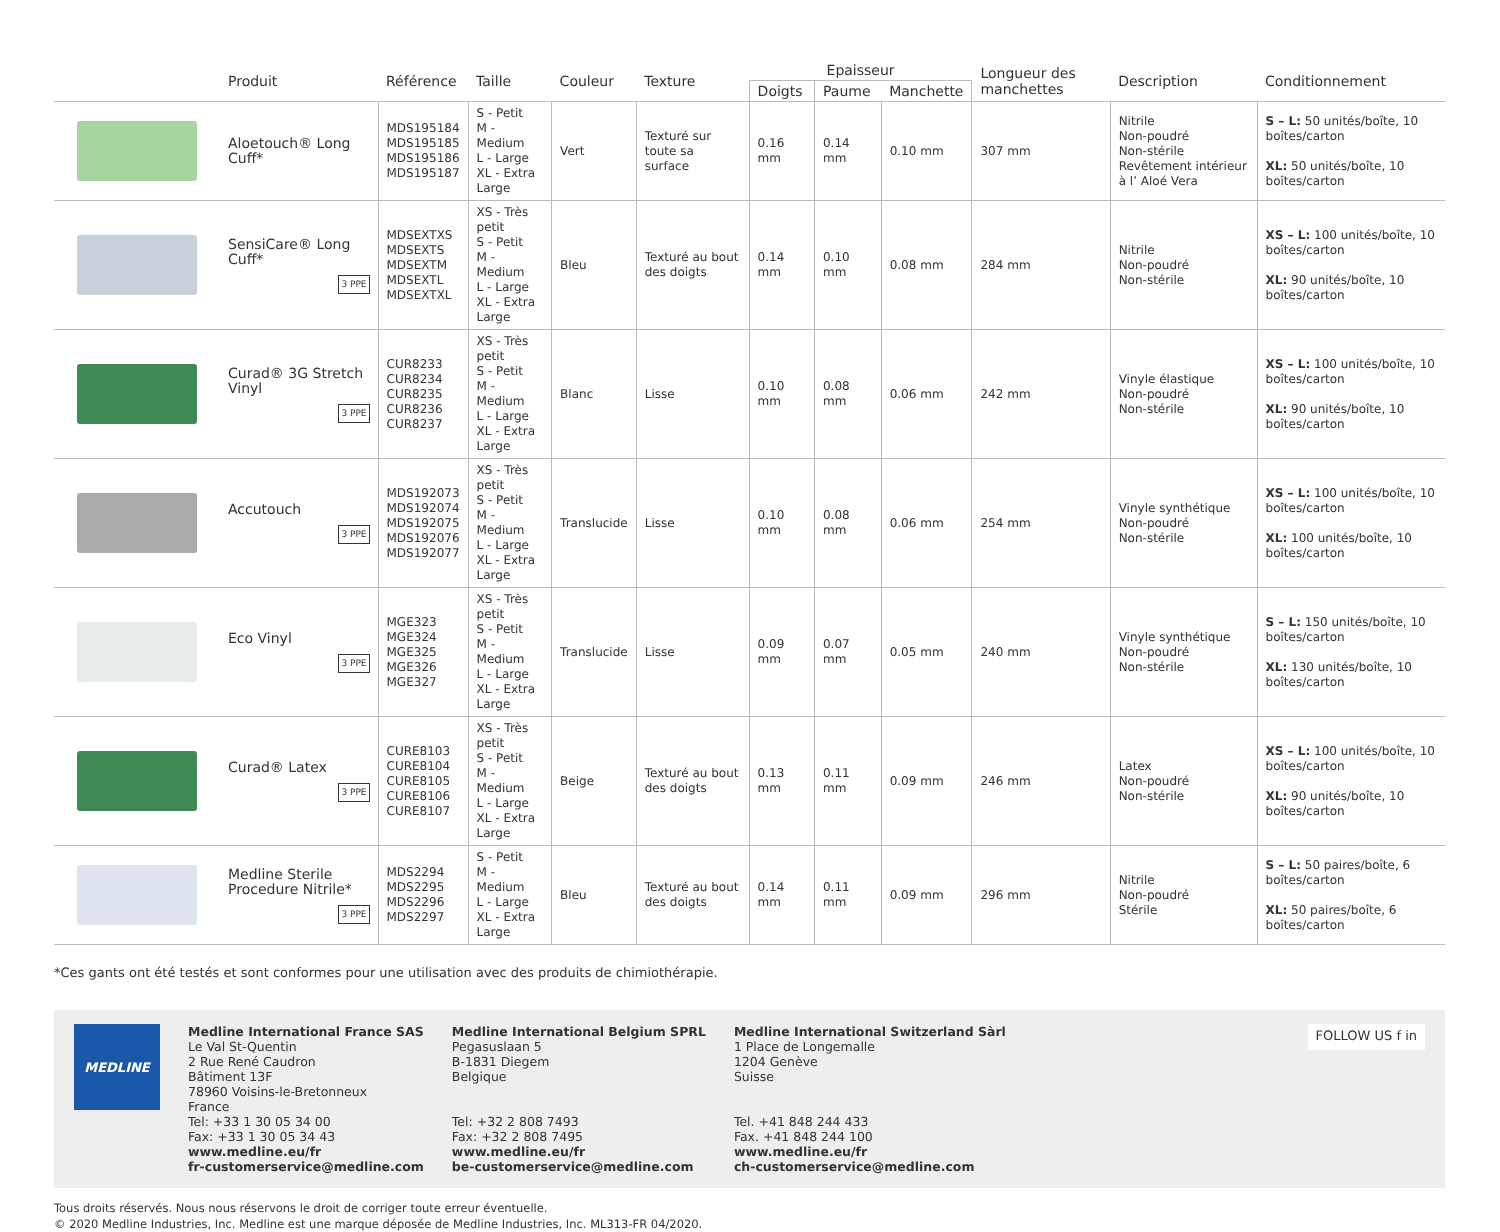| | Produit | Référence | Taille | Couleur | Texture | Epaisseur | | | Longueur des manchettes | Description | Conditionnement |
| --- | --- | --- | --- | --- | --- | --- | --- | --- | --- | --- | --- |
| | | | | | | Doigts | Paume | Manchette | | | |
| | Aloetouch® Long Cuff* | MDS195184 MDS195185 MDS195186 MDS195187 | S - Petit M - Medium L - Large XL - Extra Large | Vert | Texturé sur toute sa surface | 0.16 mm | 0.14 mm | 0.10 mm | 307 mm | Nitrile Non-poudré Non-stérile Revêtement intérieur à l’ Aloé Vera | S – L: 50 unités/boîte, 10 boîtes/carton XL: 50 unités/boîte, 10 boîtes/carton |
| | SensiCare® Long Cuff* 3 PPE | MDSEXTXS MDSEXTS MDSEXTM MDSEXTL MDSEXTXL | XS - Très petit S - Petit M - Medium L - Large XL - Extra Large | Bleu | Texturé au bout des doigts | 0.14 mm | 0.10 mm | 0.08 mm | 284 mm | Nitrile Non-poudré Non-stérile | XS – L: 100 unités/boîte, 10 boîtes/carton XL: 90 unités/boîte, 10 boîtes/carton |
| | Curad® 3G Stretch Vinyl 3 PPE | CUR8233 CUR8234 CUR8235 CUR8236 CUR8237 | XS - Très petit S - Petit M - Medium L - Large XL - Extra Large | Blanc | Lisse | 0.10 mm | 0.08 mm | 0.06 mm | 242 mm | Vinyle élastique Non-poudré Non-stérile | XS – L: 100 unités/boîte, 10 boîtes/carton XL: 90 unités/boîte, 10 boîtes/carton |
| | Accutouch 3 PPE | MDS192073 MDS192074 MDS192075 MDS192076 MDS192077 | XS - Très petit S - Petit M - Medium L - Large XL - Extra Large | Translucide | Lisse | 0.10 mm | 0.08 mm | 0.06 mm | 254 mm | Vinyle synthétique Non-poudré Non-stérile | XS – L: 100 unités/boîte, 10 boîtes/carton XL: 100 unités/boîte, 10 boîtes/carton |
| | Eco Vinyl 3 PPE | MGE323 MGE324 MGE325 MGE326 MGE327 | XS - Très petit S - Petit M - Medium L - Large XL - Extra Large | Translucide | Lisse | 0.09 mm | 0.07 mm | 0.05 mm | 240 mm | Vinyle synthétique Non-poudré Non-stérile | S – L: 150 unités/boîte, 10 boîtes/carton XL: 130 unités/boîte, 10 boîtes/carton |
| | Curad® Latex 3 PPE | CURE8103 CURE8104 CURE8105 CURE8106 CURE8107 | XS - Très petit S - Petit M - Medium L - Large XL - Extra Large | Beige | Texturé au bout des doigts | 0.13 mm | 0.11 mm | 0.09 mm | 246 mm | Latex Non-poudré Non-stérile | XS – L: 100 unités/boîte, 10 boîtes/carton XL: 90 unités/boîte, 10 boîtes/carton |
| | Medline Sterile Procedure Nitrile* 3 PPE | MDS2294 MDS2295 MDS2296 MDS2297 | S - Petit M - Medium L - Large XL - Extra Large | Bleu | Texturé au bout des doigts | 0.14 mm | 0.11 mm | 0.09 mm | 296 mm | Nitrile Non-poudré Stérile | S – L: 50 paires/boîte, 6 boîtes/carton XL: 50 paires/boîte, 6 boîtes/carton |
*Ces gants ont été testés et sont conformes pour une utilisation avec des produits de chimiothérapie.
MEDLINE
Medline International France SAS
Le Val St-Quentin
2 Rue René Caudron
Bâtiment 13F
78960 Voisins-le-Bretonneux
France
Tel: +33 1 30 05 34 00
Fax: +33 1 30 05 34 43
www.medline.eu/fr
fr-customerservice@medline.com
Medline International Belgium SPRL
Pegasuslaan 5
B-1831 Diegem
Belgique
Tel: +32 2 808 7493
Fax: +32 2 808 7495
www.medline.eu/fr
be-customerservice@medline.com
Medline International Switzerland Sàrl
1 Place de Longemalle
1204 Genève
Suisse
Tel. +41 848 244 433
Fax. +41 848 244 100
www.medline.eu/fr
ch-customerservice@medline.com
FOLLOW US f in
Tous droits réservés. Nous nous réservons le droit de corriger toute erreur éventuelle.
© 2020 Medline Industries, Inc. Medline est une marque déposée de Medline Industries, Inc. ML313-FR 04/2020.